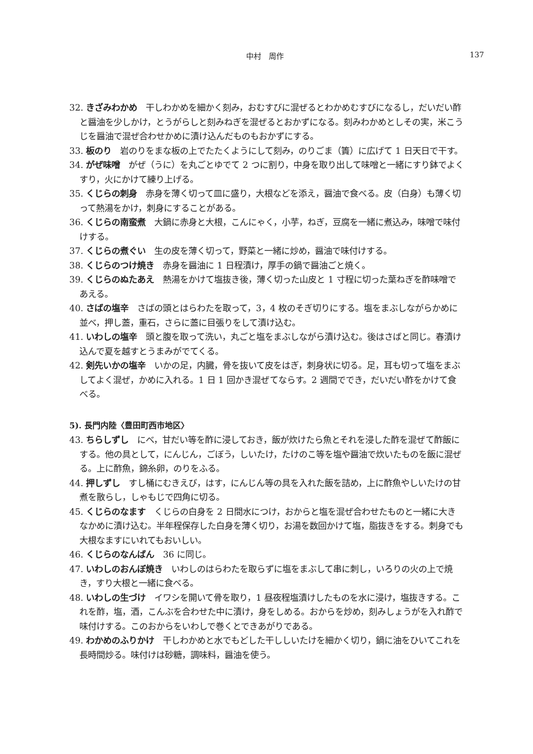中村　周作 137
32. きざみわかめ　干しわかめを細かく刻み，おむすびに混ぜるとわかめむすびになるし，だいだい酢と醤油を少しかけ，とうがらしと刻みねぎを混ぜるとおかずになる。刻みわかめとしその実，米こうじを醤油で混ぜ合わせかめに漬け込んだものもおかずにする。
33. 板のり　岩のりをまな板の上でたたくようにして刻み，のりごま（簀）に広げて 1 日天日で干す。
34. がぜ味噌　がぜ（うに）を丸ごとゆでて 2 つに割り，中身を取り出して味噌と一緒にすり鉢でよくすり，火にかけて練り上げる。
35. くじらの刺身　赤身を薄く切って皿に盛り，大根などを添え，醤油で食べる。皮（白身）も薄く切って熱湯をかけ，刺身にすることがある。
36. くじらの南蛮煮　大鍋に赤身と大根，こんにゃく，小芋，ねぎ，豆腐を一緒に煮込み，味噌で味付けする。
37. くじらの煮ぐい　生の皮を薄く切って，野菜と一緒に炒め，醤油で味付けする。
38. くじらのつけ焼き　赤身を醤油に 1 日程漬け，厚手の鍋で醤油ごと焼く。
39. くじらのぬたあえ　熱湯をかけて塩抜き後，薄く切った山皮と 1 寸程に切った葉ねぎを酢味噌であえる。
40. さばの塩辛　さばの頭とはらわたを取って，3，4 枚のそぎ切りにする。塩をまぶしながらかめに並べ，押し蓋，重石，さらに蓋に目張りをして漬け込む。
41. いわしの塩辛　頭と腹を取って洗い，丸ごと塩をまぶしながら漬け込む。後はさばと同じ。春漬け込んで夏を越すとうまみがでてくる。
42. 剣先いかの塩辛　いかの足，内臓，骨を抜いて皮をはぎ，刺身状に切る。足，耳も切って塩をまぶしてよく混ぜ，かめに入れる。1 日 1 回かき混ぜてならす。2 週間ででき，だいだい酢をかけて食べる。
5). 長門内陸〈豊田町西市地区〉
43. ちらしずし　にべ，甘だい等を酢に浸しておき，飯が炊けたら魚とそれを浸した酢を混ぜて酢飯にする。他の具として，にんじん，ごぼう，しいたけ，たけのこ等を塩や醤油で炊いたものを飯に混ぜる。上に酢魚，錦糸卵，のりをふる。
44. 押しずし　すし桶にむきえび，はす，にんじん等の具を入れた飯を詰め，上に酢魚やしいたけの甘煮を散らし，しゃもじで四角に切る。
45. くじらのなます　くじらの白身を 2 日間水につけ，おからと塩を混ぜ合わせたものと一緒に大きなかめに漬け込む。半年程保存した白身を薄く切り，お湯を数回かけて塩，脂抜きをする。刺身でも大根なますにいれてもおいしい。
46. くじらのなんばん　36 に同じ。
47. いわしのおんぼ焼き　いわしのはらわたを取らずに塩をまぶして串に刺し，いろりの火の上で焼き，すり大根と一緒に食べる。
48. いわしの生づけ　イワシを開いて骨を取り，1 昼夜程塩漬けしたものを水に浸け，塩抜きする。これを酢，塩，酒，こんぶを合わせた中に漬け，身をしめる。おからを炒め，刻みしょうがを入れ酢で味付けする。このおからをいわしで巻くとできあがりである。
49. わかめのふりかけ　干しわかめと水でもどした干ししいたけを細かく切り，鍋に油をひいてこれを長時間炒る。味付けは砂糖，調味料，醤油を使う。